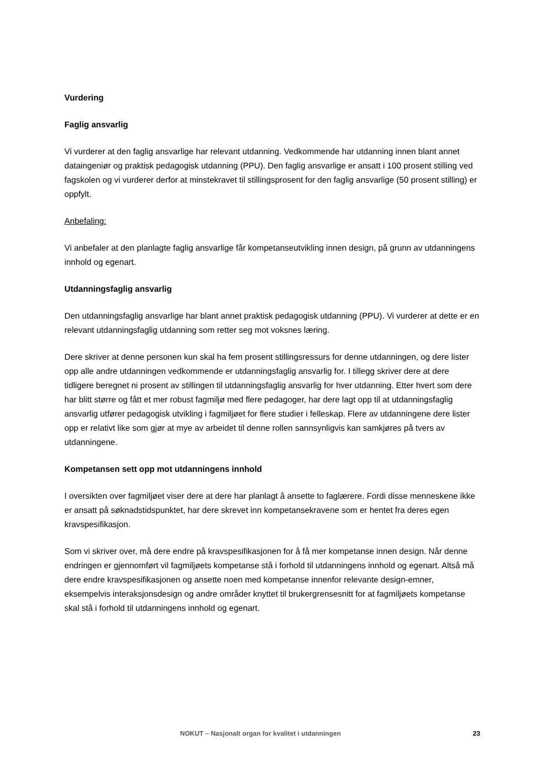Vurdering
Faglig ansvarlig
Vi vurderer at den faglig ansvarlige har relevant utdanning. Vedkommende har utdanning innen blant annet dataingeniør og praktisk pedagogisk utdanning (PPU). Den faglig ansvarlige er ansatt i 100 prosent stilling ved fagskolen og vi vurderer derfor at minstekravet til stillingsprosent for den faglig ansvarlige (50 prosent stilling) er oppfylt.
Anbefaling:
Vi anbefaler at den planlagte faglig ansvarlige får kompetanseutvikling innen design, på grunn av utdanningens innhold og egenart.
Utdanningsfaglig ansvarlig
Den utdanningsfaglig ansvarlige har blant annet praktisk pedagogisk utdanning (PPU). Vi vurderer at dette er en relevant utdanningsfaglig utdanning som retter seg mot voksnes læring.
Dere skriver at denne personen kun skal ha fem prosent stillingsressurs for denne utdanningen, og dere lister opp alle andre utdanningen vedkommende er utdanningsfaglig ansvarlig for. I tillegg skriver dere at dere tidligere beregnet ni prosent av stillingen til utdanningsfaglig ansvarlig for hver utdanning. Etter hvert som dere har blitt større og fått et mer robust fagmiljø med flere pedagoger, har dere lagt opp til at utdanningsfaglig ansvarlig utfører pedagogisk utvikling i fagmiljøet for flere studier i felleskap. Flere av utdanningene dere lister opp er relativt like som gjør at mye av arbeidet til denne rollen sannsynligvis kan samkjøres på tvers av utdanningene.
Kompetansen sett opp mot utdanningens innhold
I oversikten over fagmiljøet viser dere at dere har planlagt å ansette to faglærere. Fordi disse menneskene ikke er ansatt på søknadstidspunktet, har dere skrevet inn kompetansekravene som er hentet fra deres egen kravspesifikasjon.
Som vi skriver over, må dere endre på kravspesifikasjonen for å få mer kompetanse innen design. Når denne endringen er gjennomført vil fagmiljøets kompetanse stå i forhold til utdanningens innhold og egenart. Altså må dere endre kravspesifikasjonen og ansette noen med kompetanse innenfor relevante design-emner, eksempelvis interaksjonsdesign og andre områder knyttet til brukergrensesnitt for at fagmiljøets kompetanse skal stå i forhold til utdanningens innhold og egenart.
NOKUT – Nasjonalt organ for kvalitet i utdanningen 23